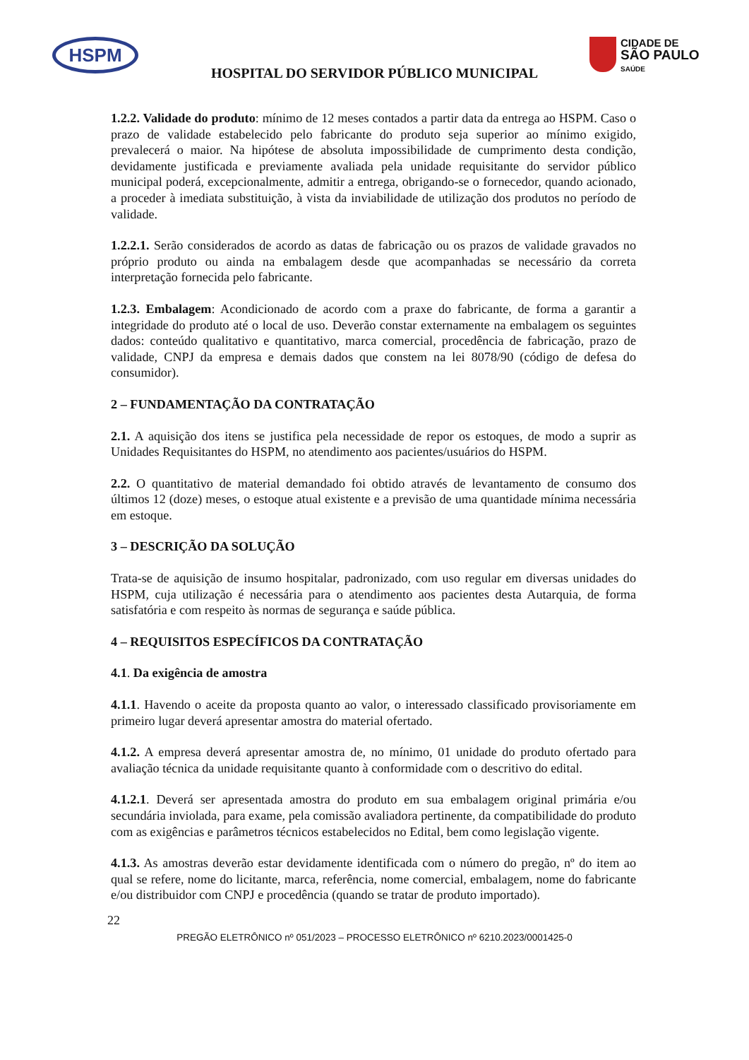HSPM
CIDADE DE
SÃO PAULO
SAÚDE
HOSPITAL DO SERVIDOR PÚBLICO MUNICIPAL
1.2.2. Validade do produto: mínimo de 12 meses contados a partir data da entrega ao HSPM. Caso o prazo de validade estabelecido pelo fabricante do produto seja superior ao mínimo exigido, prevalecerá o maior. Na hipótese de absoluta impossibilidade de cumprimento desta condição, devidamente justificada e previamente avaliada pela unidade requisitante do servidor público municipal poderá, excepcionalmente, admitir a entrega, obrigando-se o fornecedor, quando acionado, a proceder à imediata substituição, à vista da inviabilidade de utilização dos produtos no período de validade.
1.2.2.1. Serão considerados de acordo as datas de fabricação ou os prazos de validade gravados no próprio produto ou ainda na embalagem desde que acompanhadas se necessário da correta interpretação fornecida pelo fabricante.
1.2.3. Embalagem: Acondicionado de acordo com a praxe do fabricante, de forma a garantir a integridade do produto até o local de uso. Deverão constar externamente na embalagem os seguintes dados: conteúdo qualitativo e quantitativo, marca comercial, procedência de fabricação, prazo de validade, CNPJ da empresa e demais dados que constem na lei 8078/90 (código de defesa do consumidor).
2 – FUNDAMENTAÇÃO DA CONTRATAÇÃO
2.1. A aquisição dos itens se justifica pela necessidade de repor os estoques, de modo a suprir as Unidades Requisitantes do HSPM, no atendimento aos pacientes/usuários do HSPM.
2.2. O quantitativo de material demandado foi obtido através de levantamento de consumo dos últimos 12 (doze) meses, o estoque atual existente e a previsão de uma quantidade mínima necessária em estoque.
3 – DESCRIÇÃO DA SOLUÇÃO
Trata-se de aquisição de insumo hospitalar, padronizado, com uso regular em diversas unidades do HSPM, cuja utilização é necessária para o atendimento aos pacientes desta Autarquia, de forma satisfatória e com respeito às normas de segurança e saúde pública.
4 – REQUISITOS ESPECÍFICOS DA CONTRATAÇÃO
4.1. Da exigência de amostra
4.1.1. Havendo o aceite da proposta quanto ao valor, o interessado classificado provisoriamente em primeiro lugar deverá apresentar amostra do material ofertado.
4.1.2. A empresa deverá apresentar amostra de, no mínimo, 01 unidade do produto ofertado para avaliação técnica da unidade requisitante quanto à conformidade com o descritivo do edital.
4.1.2.1. Deverá ser apresentada amostra do produto em sua embalagem original primária e/ou secundária inviolada, para exame, pela comissão avaliadora pertinente, da compatibilidade do produto com as exigências e parâmetros técnicos estabelecidos no Edital, bem como legislação vigente.
4.1.3. As amostras deverão estar devidamente identificada com o número do pregão, nº do item ao qual se refere, nome do licitante, marca, referência, nome comercial, embalagem, nome do fabricante e/ou distribuidor com CNPJ e procedência (quando se tratar de produto importado).
22
PREGÃO ELETRÔNICO nº 051/2023 – PROCESSO ELETRÔNICO nº 6210.2023/0001425-0